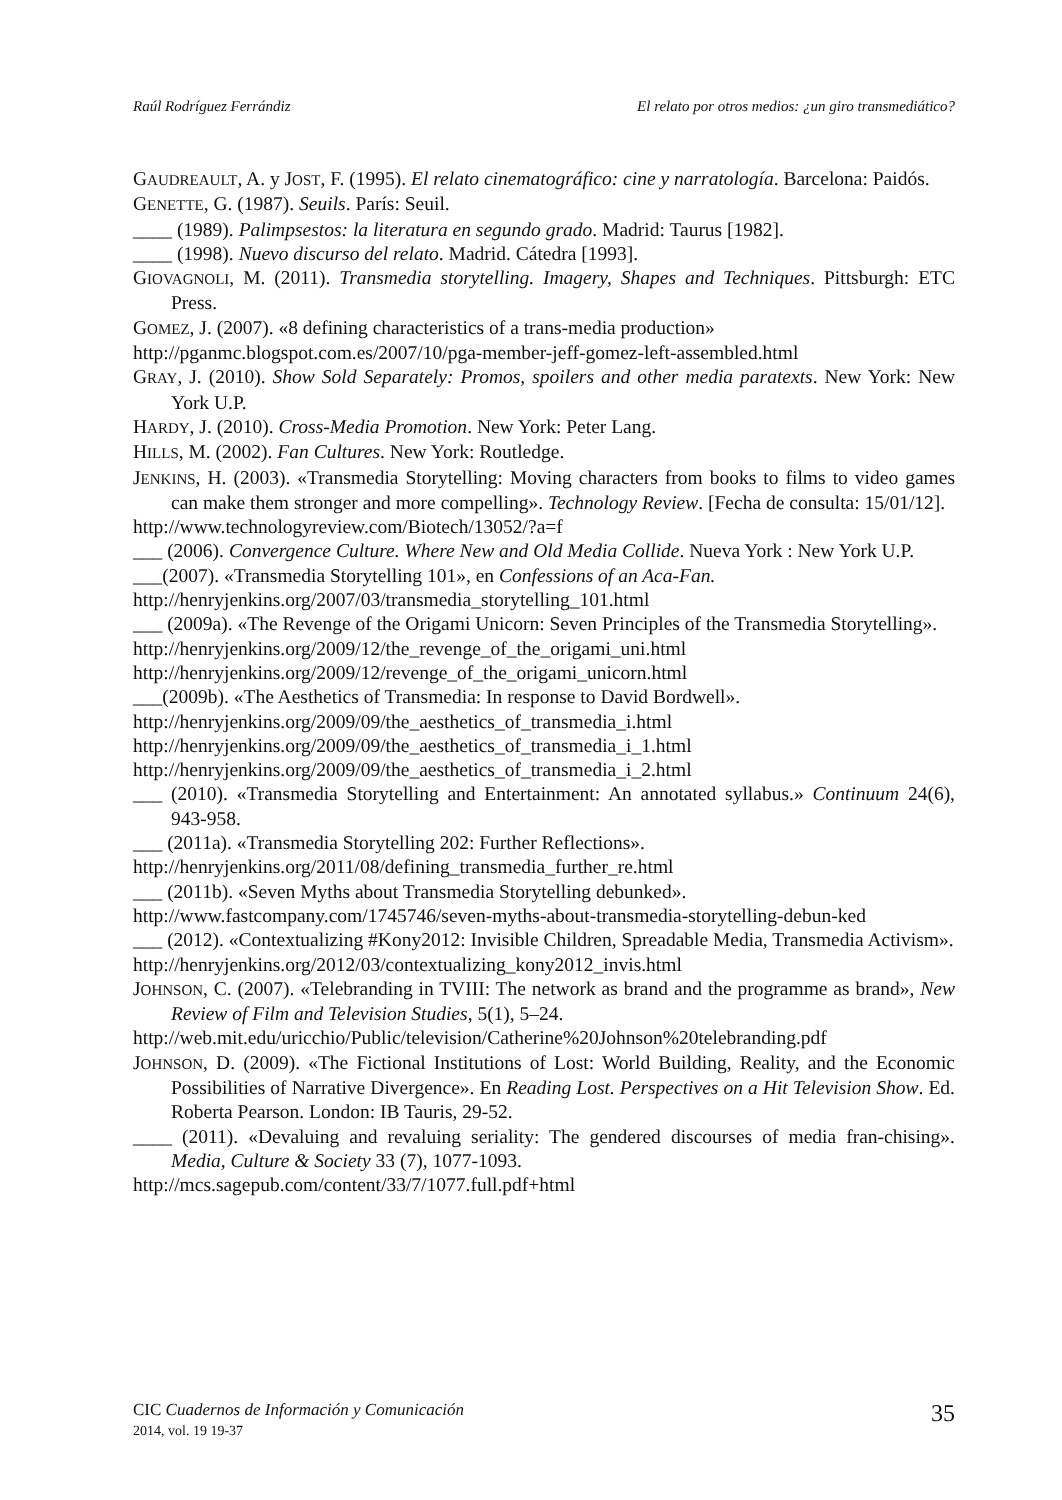Raúl Rodríguez Ferrándiz El relato por otros medios: ¿un giro transmediático?
GAUDREAULT, A. y JOST, F. (1995). El relato cinematográfico: cine y narratología. Barcelona: Paidós.
GENETTE, G. (1987). Seuils. París: Seuil.
____ (1989). Palimpsestos: la literatura en segundo grado. Madrid: Taurus [1982].
____ (1998). Nuevo discurso del relato. Madrid. Cátedra [1993].
GIOVAGNOLI, M. (2011). Transmedia storytelling. Imagery, Shapes and Techniques. Pittsburgh: ETC Press.
GOMEZ, J. (2007). «8 defining characteristics of a trans-media production»
http://pganmc.blogspot.com.es/2007/10/pga-member-jeff-gomez-left-assembled.html
GRAY, J. (2010). Show Sold Separately: Promos, spoilers and other media paratexts. New York: New York U.P.
HARDY, J. (2010). Cross-Media Promotion. New York: Peter Lang.
HILLS, M. (2002). Fan Cultures. New York: Routledge.
JENKINS, H. (2003). «Transmedia Storytelling: Moving characters from books to films to video games can make them stronger and more compelling». Technology Review. [Fecha de consulta: 15/01/12].
http://www.technologyreview.com/Biotech/13052/?a=f
___ (2006). Convergence Culture. Where New and Old Media Collide. Nueva York : New York U.P.
___(2007). «Transmedia Storytelling 101», en Confessions of an Aca-Fan.
http://henryjenkins.org/2007/03/transmedia_storytelling_101.html
___ (2009a). «The Revenge of the Origami Unicorn: Seven Principles of the Transmedia Storytelling».
http://henryjenkins.org/2009/12/the_revenge_of_the_origami_uni.html
http://henryjenkins.org/2009/12/revenge_of_the_origami_unicorn.html
___(2009b). «The Aesthetics of Transmedia: In response to David Bordwell».
http://henryjenkins.org/2009/09/the_aesthetics_of_transmedia_i.html
http://henryjenkins.org/2009/09/the_aesthetics_of_transmedia_i_1.html
http://henryjenkins.org/2009/09/the_aesthetics_of_transmedia_i_2.html
___ (2010). «Transmedia Storytelling and Entertainment: An annotated syllabus.» Continuum 24(6), 943-958.
___ (2011a). «Transmedia Storytelling 202: Further Reflections».
http://henryjenkins.org/2011/08/defining_transmedia_further_re.html
___ (2011b). «Seven Myths about Transmedia Storytelling debunked».
http://www.fastcompany.com/1745746/seven-myths-about-transmedia-storytelling-debun-ked
___ (2012). «Contextualizing #Kony2012: Invisible Children, Spreadable Media, Transmedia Activism».
http://henryjenkins.org/2012/03/contextualizing_kony2012_invis.html
JOHNSON, C. (2007). «Telebranding in TVIII: The network as brand and the programme as brand», New Review of Film and Television Studies, 5(1), 5–24.
http://web.mit.edu/uricchio/Public/television/Catherine%20Johnson%20telebranding.pdf
JOHNSON, D. (2009). «The Fictional Institutions of Lost: World Building, Reality, and the Economic Possibilities of Narrative Divergence». En Reading Lost. Perspectives on a Hit Television Show. Ed. Roberta Pearson. London: IB Tauris, 29-52.
____ (2011). «Devaluing and revaluing seriality: The gendered discourses of media fran-chising». Media, Culture & Society 33 (7), 1077-1093.
http://mcs.sagepub.com/content/33/7/1077.full.pdf+html
CIC Cuadernos de Información y Comunicación
2014, vol. 19 19-37
35